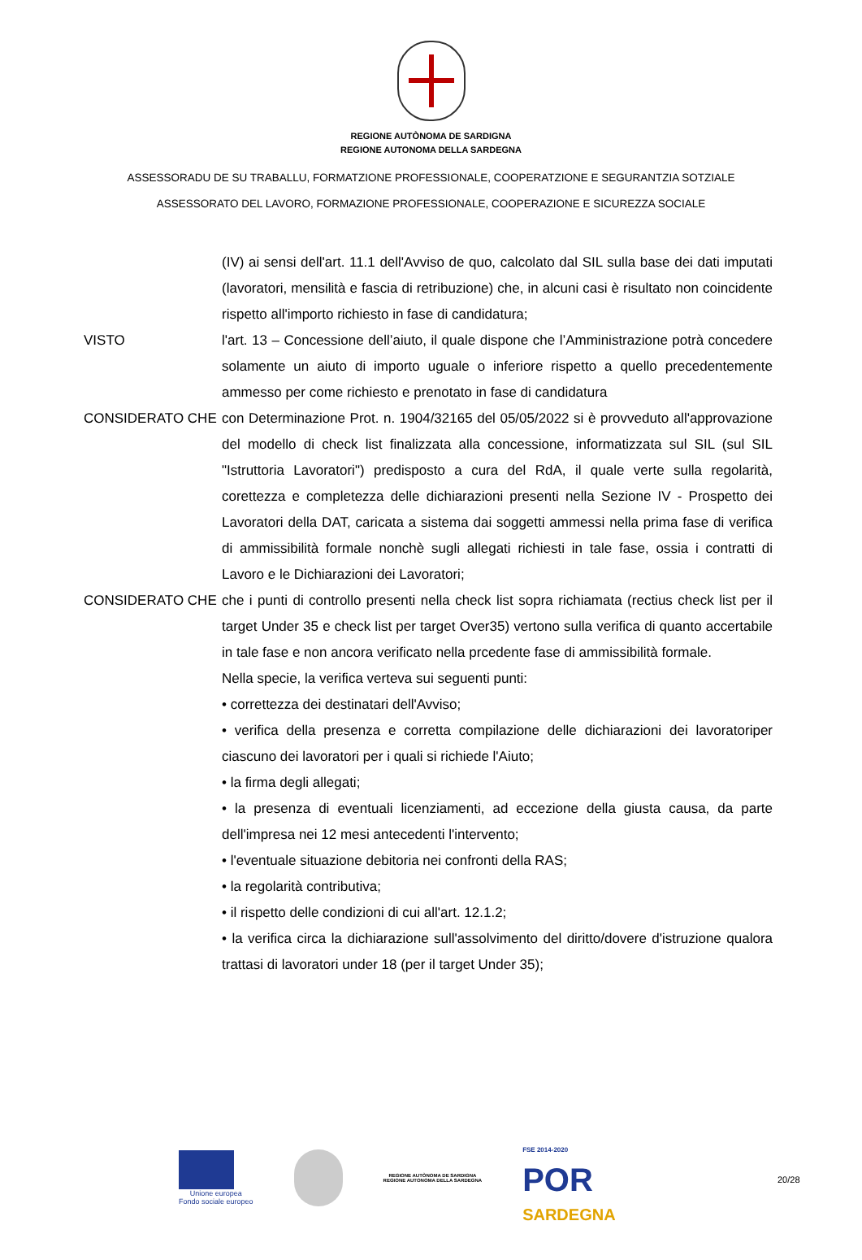REGIONE AUTÒNOMA DE SARDIGNA
REGIONE AUTONOMA DELLA SARDEGNA
ASSESSORADU DE SU TRABALLU, FORMATZIONE PROFESSIONALE, COOPERATZIONE E SEGURANTZIA SOTZIALE
ASSESSORATO DEL LAVORO, FORMAZIONE PROFESSIONALE, COOPERAZIONE E SICUREZZA SOCIALE
(IV) ai sensi dell'art. 11.1 dell'Avviso de quo, calcolato dal SIL sulla base dei dati imputati (lavoratori, mensilità e fascia di retribuzione) che, in alcuni casi è risultato non coincidente rispetto all'importo richiesto in fase di candidatura;
VISTO l'art. 13 – Concessione dell’aiuto, il quale dispone che l’Amministrazione potrà concedere solamente un aiuto di importo uguale o inferiore rispetto a quello precedentemente ammesso per come richiesto e prenotato in fase di candidatura
CONSIDERATO CHE con Determinazione Prot. n. 1904/32165 del 05/05/2022 si è provveduto all'approvazione del modello di check list finalizzata alla concessione, informatizzata sul SIL (sul SIL "Istruttoria Lavoratori") predisposto a cura del RdA, il quale verte sulla regolarità, corettezza e completezza delle dichiarazioni presenti nella Sezione IV - Prospetto dei Lavoratori della DAT, caricata a sistema dai soggetti ammessi nella prima fase di verifica di ammissibilità formale nonchè sugli allegati richiesti in tale fase, ossia i contratti di Lavoro e le Dichiarazioni dei Lavoratori;
CONSIDERATO CHE che i punti di controllo presenti nella check list sopra richiamata (rectius check list per il target Under 35 e check list per target Over35) vertono sulla verifica di quanto accertabile in tale fase e non ancora verificato nella prcedente fase di ammissibilità formale.
Nella specie, la verifica verteva sui seguenti punti:
• correttezza dei destinatari dell'Avviso;
• verifica della presenza e corretta compilazione delle dichiarazioni dei lavoratoriper ciascuno dei lavoratori per i quali si richiede l'Aiuto;
• la firma degli allegati;
• la presenza di eventuali licenziamenti, ad eccezione della giusta causa, da parte dell'impresa nei 12 mesi antecedenti l'intervento;
• l'eventuale situazione debitoria nei confronti della RAS;
• la regolarità contributiva;
• il rispetto delle condizioni di cui all'art. 12.1.2;
• la verifica circa la dichiarazione sull'assolvimento del diritto/dovere d'istruzione qualora trattasi di lavoratori under 18 (per il target Under 35);
Unione europea
Fondo sociale europeo
REGIONE AUTÒNOMA DE SARDIGNA
REGIONE AUTONOMA DELLA SARDEGNA
FSE 2014-2020
POR
SARDEGNA
20/28